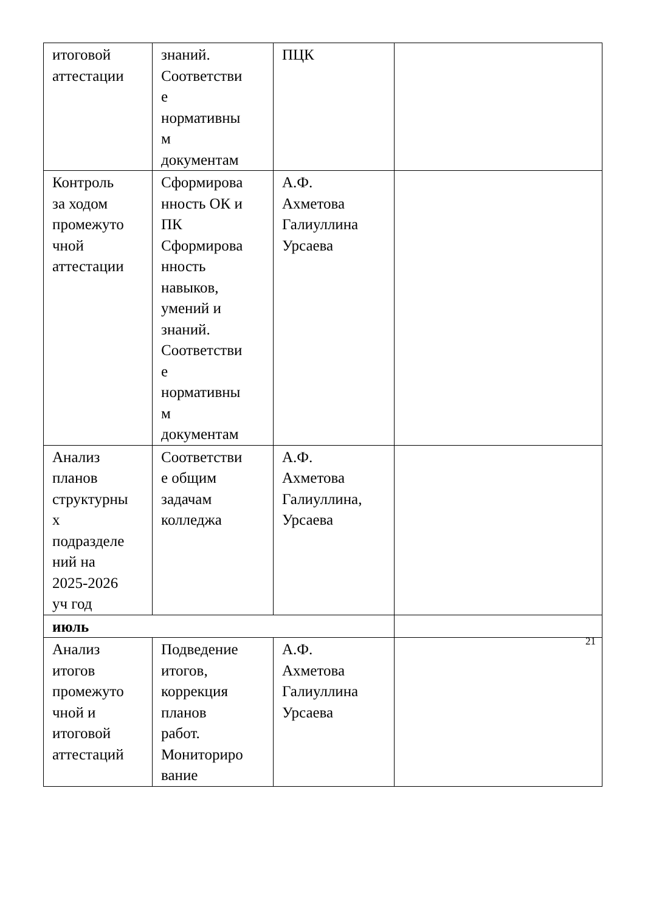| итоговой аттестации | знаний. Соответстви е нормативны м документам | ПЦК | |
| Контроль за ходом промежуто чной аттестации | Сформирова нность ОК и ПК Сформирова нность навыков, умений и знаний. Соответстви е нормативны м документам | А.Ф. Ахметова Галиуллина Урсаева | |
| Анализ планов структурны х подразделе ний на 2025-2026 уч год | Соответстви е общим задачам колледжа | А.Ф. Ахметова Галиуллина, Урсаева | |
| июль | | | |
| Анализ итогов промежуто чной и итоговой аттестаций | Подведение итогов, коррекция планов работ. Мониториро вание | А.Ф. Ахметова Галиуллина Урсаева | |
21